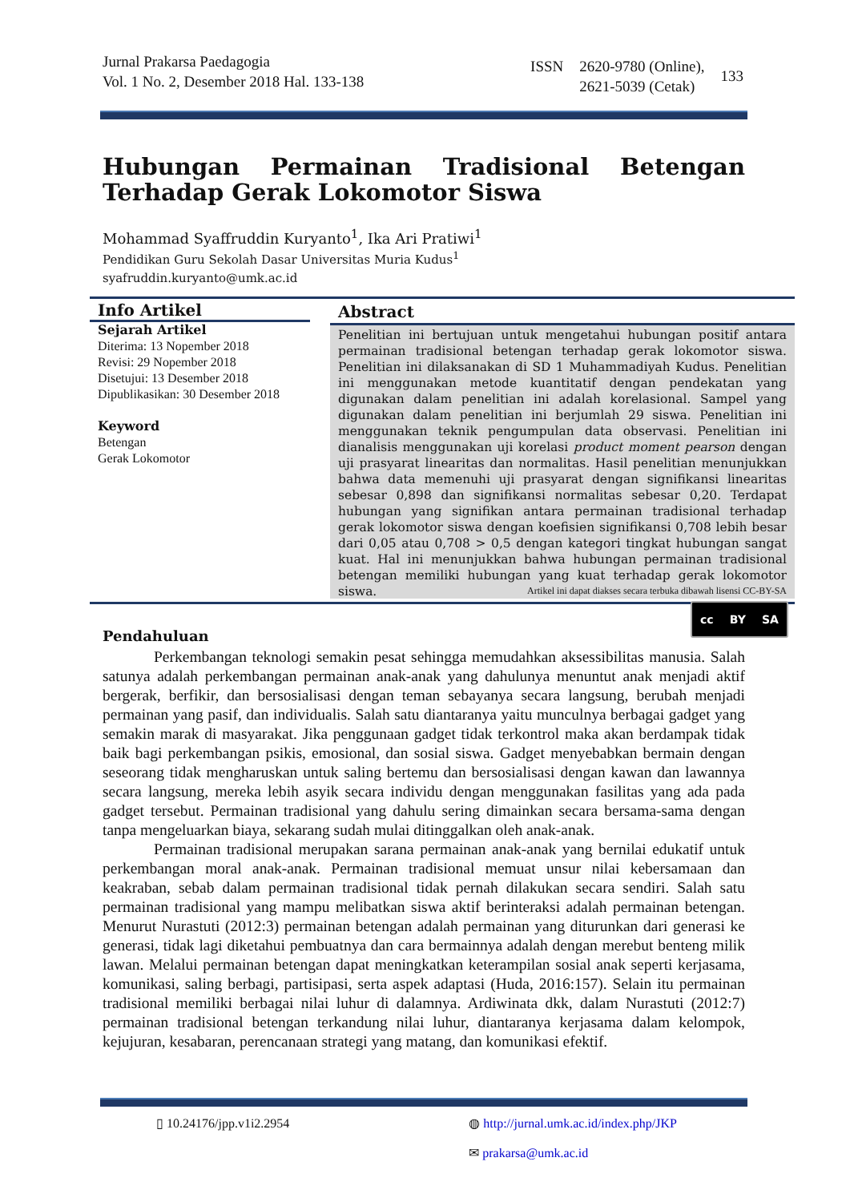Jurnal Prakarsa Paedagogia
Vol. 1 No. 2, Desember 2018 Hal. 133-138
ISSN 2620-9780 (Online),
2621-5039 (Cetak) 133
Hubungan Permainan Tradisional Betengan Terhadap Gerak Lokomotor Siswa
Mohammad Syaffruddin Kuryanto<sup>1</sup>, Ika Ari Pratiwi<sup>1</sup>
Pendidikan Guru Sekolah Dasar Universitas Muria Kudus<sup>1</sup>
syafruddin.kuryanto@umk.ac.id
Info Artikel
Sejarah Artikel
Diterima: 13 Nopember 2018
Revisi: 29 Nopember 2018
Disetujui: 13 Desember 2018
Dipublikasikan: 30 Desember 2018
Keyword
Betengan
Gerak Lokomotor
Abstract
Penelitian ini bertujuan untuk mengetahui hubungan positif antara permainan tradisional betengan terhadap gerak lokomotor siswa. Penelitian ini dilaksanakan di SD 1 Muhammadiyah Kudus. Penelitian ini menggunakan metode kuantitatif dengan pendekatan yang digunakan dalam penelitian ini adalah korelasional. Sampel yang digunakan dalam penelitian ini berjumlah 29 siswa. Penelitian ini menggunakan teknik pengumpulan data observasi. Penelitian ini dianalisis menggunakan uji korelasi product moment pearson dengan uji prasyarat linearitas dan normalitas. Hasil penelitian menunjukkan bahwa data memenuhi uji prasyarat dengan signifikansi linearitas sebesar 0,898 dan signifikansi normalitas sebesar 0,20. Terdapat hubungan yang signifikan antara permainan tradisional terhadap gerak lokomotor siswa dengan koefisien signifikansi 0,708 lebih besar dari 0,05 atau 0,708 > 0,5 dengan kategori tingkat hubungan sangat kuat. Hal ini menunjukkan bahwa hubungan permainan tradisional betengan memiliki hubungan yang kuat terhadap gerak lokomotor siswa.
Artikel ini dapat diakses secara terbuka dibawah lisensi CC-BY-SA
cc BY SA
Pendahuluan
Perkembangan teknologi semakin pesat sehingga memudahkan aksessibilitas manusia. Salah satunya adalah perkembangan permainan anak-anak yang dahulunya menuntut anak menjadi aktif bergerak, berfikir, dan bersosialisasi dengan teman sebayanya secara langsung, berubah menjadi permainan yang pasif, dan individualis. Salah satu diantaranya yaitu munculnya berbagai gadget yang semakin marak di masyarakat. Jika penggunaan gadget tidak terkontrol maka akan berdampak tidak baik bagi perkembangan psikis, emosional, dan sosial siswa. Gadget menyebabkan bermain dengan seseorang tidak mengharuskan untuk saling bertemu dan bersosialisasi dengan kawan dan lawannya secara langsung, mereka lebih asyik secara individu dengan menggunakan fasilitas yang ada pada gadget tersebut. Permainan tradisional yang dahulu sering dimainkan secara bersama-sama dengan tanpa mengeluarkan biaya, sekarang sudah mulai ditinggalkan oleh anak-anak.
Permainan tradisional merupakan sarana permainan anak-anak yang bernilai edukatif untuk perkembangan moral anak-anak. Permainan tradisional memuat unsur nilai kebersamaan dan keakraban, sebab dalam permainan tradisional tidak pernah dilakukan secara sendiri. Salah satu permainan tradisional yang mampu melibatkan siswa aktif berinteraksi adalah permainan betengan. Menurut Nurastuti (2012:3) permainan betengan adalah permainan yang diturunkan dari generasi ke generasi, tidak lagi diketahui pembuatnya dan cara bermainnya adalah dengan merebut benteng milik lawan. Melalui permainan betengan dapat meningkatkan keterampilan sosial anak seperti kerjasama, komunikasi, saling berbagi, partisipasi, serta aspek adaptasi (Huda, 2016:157). Selain itu permainan tradisional memiliki berbagai nilai luhur di dalamnya. Ardiwinata dkk, dalam Nurastuti (2012:7) permainan tradisional betengan terkandung nilai luhur, diantaranya kerjasama dalam kelompok, kejujuran, kesabaran, perencanaan strategi yang matang, dan komunikasi efektif.
▯ 10.24176/jpp.v1i2.2954 ◍ http://jurnal.umk.ac.id/index.php/JKP
✉ prakarsa@umk.ac.id